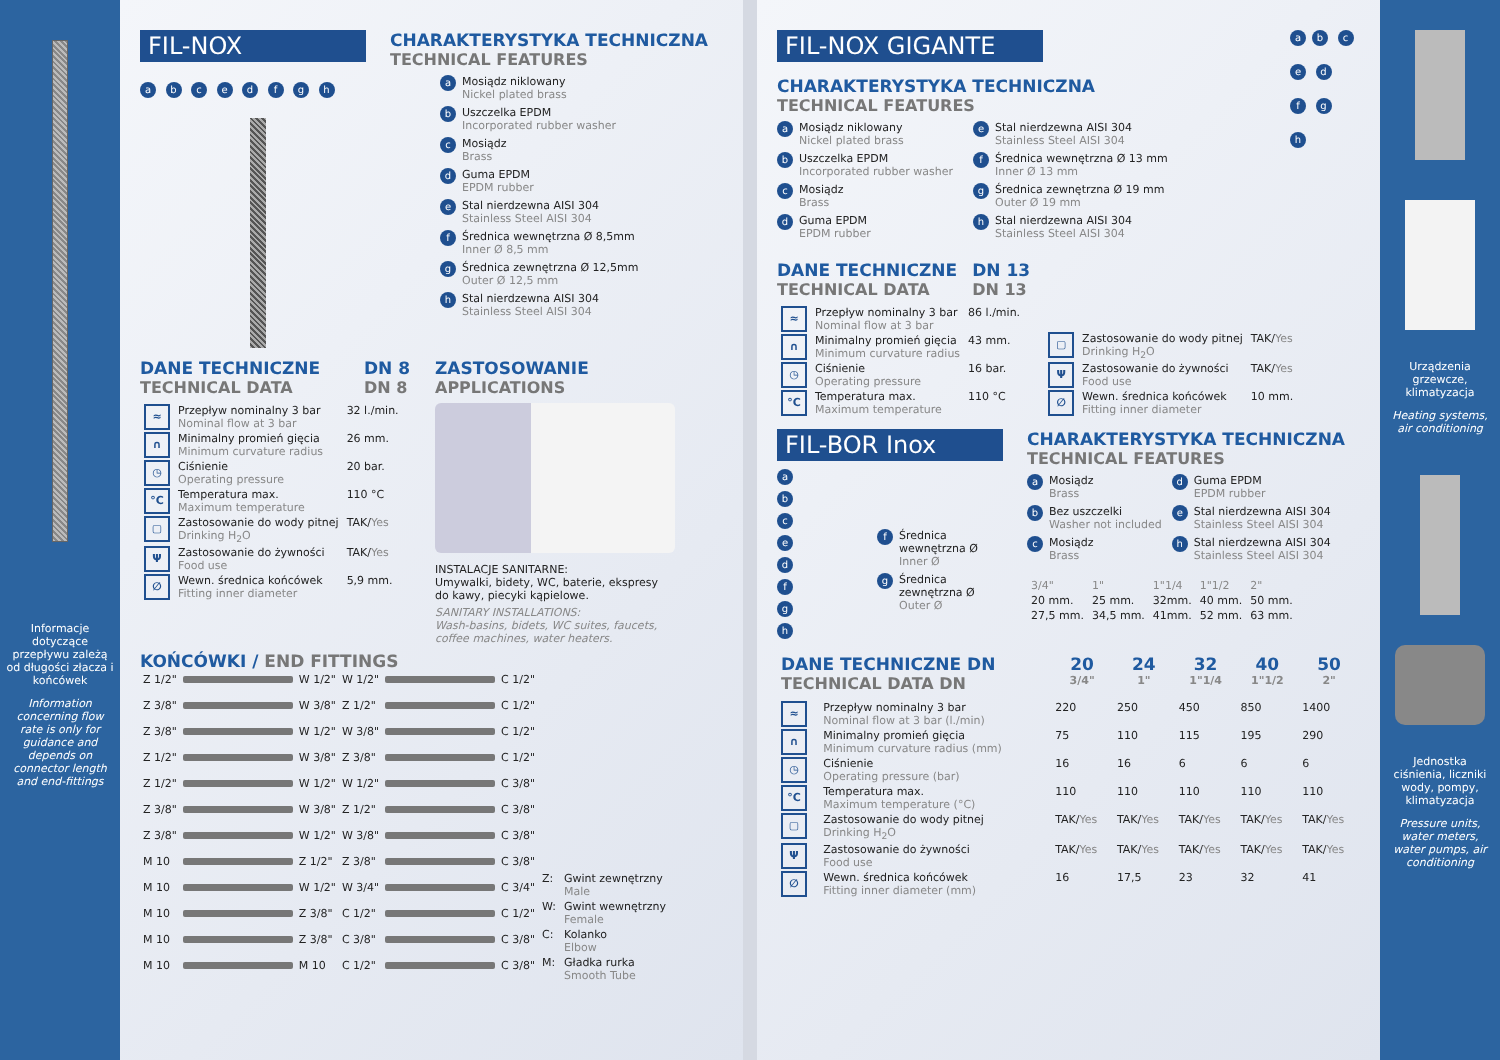Informacje dotyczące przepływu zależą od długości złacza i końcówek
Information concerning flow rate is only for guidance and depends on connector length and end-fittings
FIL-NOX
a b c e d f g h
CHARAKTERYSTYKA TECHNICZNA
TECHNICAL FEATURES
a Mosiądz niklowany
Nickel plated brass
b Uszczelka EPDM
Incorporated rubber washer
c Mosiądz
Brass
d Guma EPDM
EPDM rubber
e Stal nierdzewna AISI 304
Stainless Steel AISI 304
f Średnica wewnętrzna Ø 8,5mm
Inner Ø 8,5 mm
g Średnica zewnętrzna Ø 12,5mm
Outer Ø 12,5 mm
h Stal nierdzewna AISI 304
Stainless Steel AISI 304
DANE TECHNICZNE
TECHNICAL DATA
DN 8
DN 8
| ≈ | Przepływ nominalny 3 bar Nominal flow at 3 bar | 32 l./min. |
| ∩ | Minimalny promień gięcia Minimum curvature radius | 26 mm. |
| ◷ | Ciśnienie Operating pressure | 20 bar. |
| °C | Temperatura max. Maximum temperature | 110 °C |
| ▢ | Zastosowanie do wody pitnej Drinking H<sub>2</sub>O | TAK/ Yes |
| Ψ | Zastosowanie do żywności Food use | TAK/ Yes |
| ∅ | Wewn. średnica końcówek Fitting inner diameter | 5,9 mm. |
ZASTOSOWANIE
APPLICATIONS
INSTALACJE SANITARNE:
Umywalki, bidety, WC, baterie, ekspresy do kawy, piecyki kąpielowe.
SANITARY INSTALLATIONS:
Wash-basins, bidets, WC suites, faucets, coffee machines, water heaters.
KOŃCÓWKI / END FITTINGS
| Z 1/2" | | W 1/2" | W 1/2" | | C 1/2" |
| Z 3/8" | | W 3/8" | Z 1/2" | | C 1/2" |
| Z 3/8" | | W 1/2" | W 3/8" | | C 1/2" |
| Z 1/2" | | W 3/8" | Z 3/8" | | C 1/2" |
| Z 1/2" | | W 1/2" | W 1/2" | | C 3/8" |
| Z 3/8" | | W 3/8" | Z 1/2" | | C 3/8" |
| Z 3/8" | | W 1/2" | W 3/8" | | C 3/8" |
| M 10 | | Z 1/2" | Z 3/8" | | C 3/8" |
| M 10 | | W 1/2" | W 3/4" | | C 3/4" |
| M 10 | | Z 3/8" | C 1/2" | | C 1/2" |
| M 10 | | Z 3/8" | C 3/8" | | C 3/8" |
| M 10 | | M 10 | C 1/2" | | C 3/8" |
| Z: | Gwint zewnętrzny Male |
| W: | Gwint wewnętrzny Female |
| C: | Kolanko Elbow |
| M: | Gładka rurka Smooth Tube |
FIL-NOX GIGANTE
CHARAKTERYSTYKA TECHNICZNA
TECHNICAL FEATURES
a Mosiądz niklowany
Nickel plated brass
b Uszczelka EPDM
Incorporated rubber washer
c Mosiądz
Brass
d Guma EPDM
EPDM rubber
e Stal nierdzewna AISI 304
Stainless Steel AISI 304
f Średnica wewnętrzna Ø 13 mm
Inner Ø 13 mm
g Średnica zewnętrzna Ø 19 mm
Outer Ø 19 mm
h Stal nierdzewna AISI 304
Stainless Steel AISI 304
DANE TECHNICZNE
TECHNICAL DATA
DN 13
DN 13
ab c e d f g h
| ≈ | Przepływ nominalny 3 bar Nominal flow at 3 bar | 86 l./min. |
| ∩ | Minimalny promień gięcia Minimum curvature radius | 43 mm. |
| ◷ | Ciśnienie Operating pressure | 16 bar. |
| °C | Temperatura max. Maximum temperature | 110 °C |
| ▢ | Zastosowanie do wody pitnej Drinking H<sub>2</sub>O | TAK/ Yes |
| Ψ | Zastosowanie do żywności Food use | TAK/ Yes |
| ∅ | Wewn. średnica końcówek Fitting inner diameter | 10 mm. |
FIL-BOR Inox
a b c e d f g h
f Średnica
wewnętrzna Ø
Inner Ø
g Średnica
zewnętrzna Ø
Outer Ø
CHARAKTERYSTYKA TECHNICZNA
TECHNICAL FEATURES
a Mosiądz
Brass
b Bez uszczelki
Washer not included
c Mosiądz
Brass
d Guma EPDM
EPDM rubber
e Stal nierdzewna AISI 304
Stainless Steel AISI 304
h Stal nierdzewna AISI 304
Stainless Steel AISI 304
| 3/4" | 1" | 1"1/4 | 1"1/2 | 2" |
| 20 mm. | 25 mm. | 32mm. | 40 mm. | 50 mm. |
| 27,5 mm. | 34,5 mm. | 41mm. | 52 mm. | 63 mm. |
| DANE TECHNICZNE DN TECHNICAL DATA DN | | 20 3/4" | 24 1" | 32 1"1/4 | 40 1"1/2 | 50 2" |
| --- | --- | --- | --- | --- | --- | --- |
| ≈ | Przepływ nominalny 3 bar Nominal flow at 3 bar (l./min) | 220 | 250 | 450 | 850 | 1400 |
| ∩ | Minimalny promień gięcia Minimum curvature radius (mm) | 75 | 110 | 115 | 195 | 290 |
| ◷ | Ciśnienie Operating pressure (bar) | 16 | 16 | 6 | 6 | 6 |
| °C | Temperatura max. Maximum temperature (°C) | 110 | 110 | 110 | 110 | 110 |
| ▢ | Zastosowanie do wody pitnej Drinking H<sub>2</sub>O | TAK/ Yes | TAK/ Yes | TAK/ Yes | TAK/ Yes | TAK/ Yes |
| Ψ | Zastosowanie do żywności Food use | TAK/ Yes | TAK/ Yes | TAK/ Yes | TAK/ Yes | TAK/ Yes |
| ∅ | Wewn. średnica końcówek Fitting inner diameter (mm) | 16 | 17,5 | 23 | 32 | 41 |
Urządzenia grzewcze, klimatyzacja
Heating systems, air conditioning
Jednostka ciśnienia, liczniki wody, pompy, klimatyzacja
Pressure units, water meters, water pumps, air conditioning